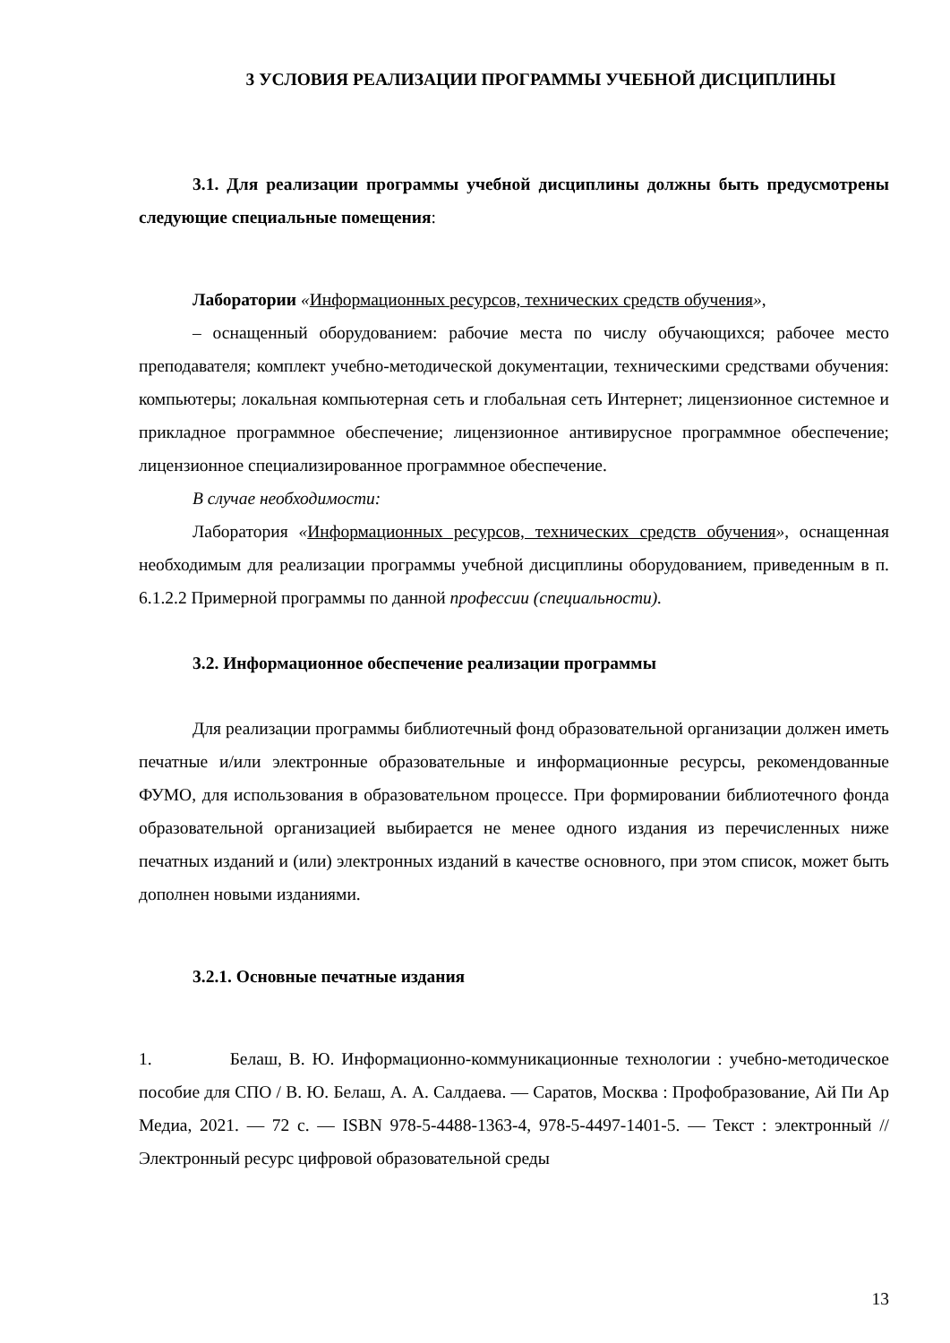3 УСЛОВИЯ РЕАЛИЗАЦИИ ПРОГРАММЫ УЧЕБНОЙ ДИСЦИПЛИНЫ
3.1. Для реализации программы учебной дисциплины должны быть предусмотрены следующие специальные помещения:
Лаборатории «Информационных ресурсов, технических средств обучения»,
– оснащенный оборудованием: рабочие места по числу обучающихся; рабочее место преподавателя; комплект учебно-методической документации, техническими средствами обучения: компьютеры; локальная компьютерная сеть и глобальная сеть Интернет; лицензионное системное и прикладное программное обеспечение; лицензионное антивирусное программное обеспечение; лицензионное специализированное программное обеспечение.
В случае необходимости:
Лаборатория «Информационных ресурсов, технических средств обучения», оснащенная необходимым для реализации программы учебной дисциплины оборудованием, приведенным в п. 6.1.2.2 Примерной программы по данной профессии (специальности).
3.2. Информационное обеспечение реализации программы
Для реализации программы библиотечный фонд образовательной организации должен иметь печатные и/или электронные образовательные и информационные ресурсы, рекомендованные ФУМО, для использования в образовательном процессе. При формировании библиотечного фонда образовательной организацией выбирается не менее одного издания из перечисленных ниже печатных изданий и (или) электронных изданий в качестве основного, при этом список, может быть дополнен новыми изданиями.
3.2.1. Основные печатные издания
1. Белаш, В. Ю. Информационно-коммуникационные технологии : учебно-методическое пособие для СПО / В. Ю. Белаш, А. А. Салдаева. — Саратов, Москва : Профобразование, Ай Пи Ар Медиа, 2021. — 72 c. — ISBN 978-5-4488-1363-4, 978-5-4497-1401-5. — Текст : электронный // Электронный ресурс цифровой образовательной среды
13